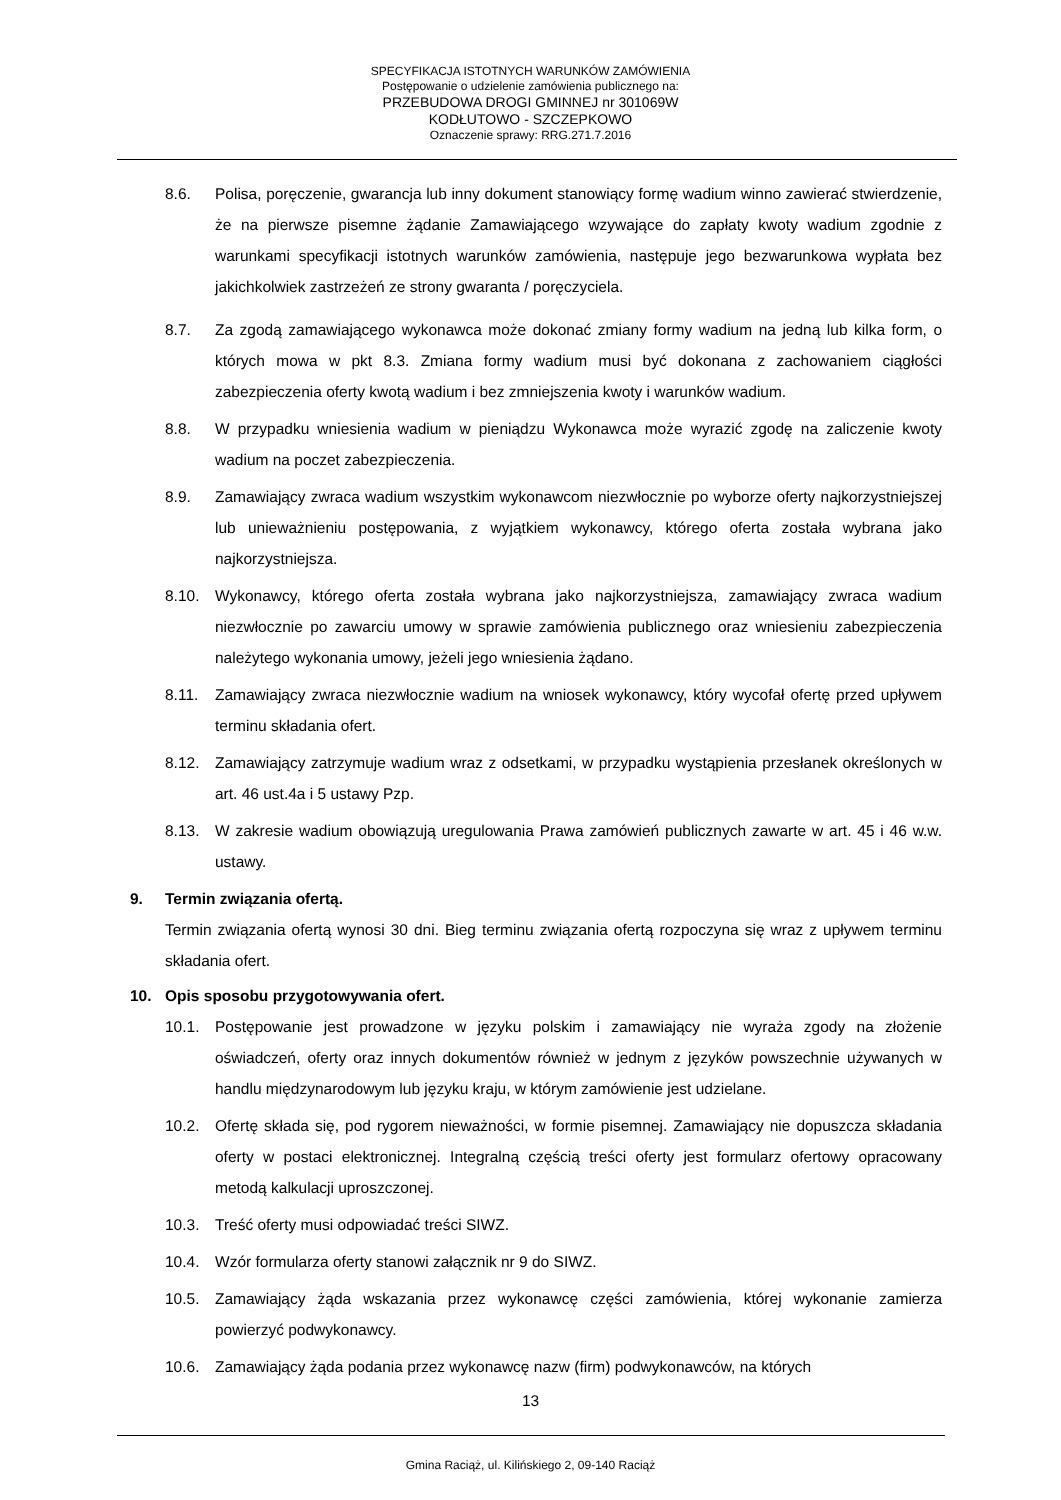SPECYFIKACJA ISTOTNYCH WARUNKÓW ZAMÓWIENIA
Postępowanie o udzielenie zamówienia publicznego na:
PRZEBUDOWA DROGI GMINNEJ nr 301069W
KODŁUTOWO - SZCZEPKOWO
Oznaczenie sprawy: RRG.271.7.2016
8.6. Polisa, poręczenie, gwarancja lub inny dokument stanowiący formę wadium winno zawierać stwierdzenie, że na pierwsze pisemne żądanie Zamawiającego wzywające do zapłaty kwoty wadium zgodnie z warunkami specyfikacji istotnych warunków zamówienia, następuje jego bezwarunkowa wypłata bez jakichkolwiek zastrzeżeń ze strony gwaranta / poręczyciela.
8.7. Za zgodą zamawiającego wykonawca może dokonać zmiany formy wadium na jedną lub kilka form, o których mowa w pkt 8.3. Zmiana formy wadium musi być dokonana z zachowaniem ciągłości zabezpieczenia oferty kwotą wadium i bez zmniejszenia kwoty i warunków wadium.
8.8. W przypadku wniesienia wadium w pieniądzu Wykonawca może wyrazić zgodę na zaliczenie kwoty wadium na poczet zabezpieczenia.
8.9. Zamawiający zwraca wadium wszystkim wykonawcom niezwłocznie po wyborze oferty najkorzystniejszej lub unieważnieniu postępowania, z wyjątkiem wykonawcy, którego oferta została wybrana jako najkorzystniejsza.
8.10. Wykonawcy, którego oferta została wybrana jako najkorzystniejsza, zamawiający zwraca wadium niezwłocznie po zawarciu umowy w sprawie zamówienia publicznego oraz wniesieniu zabezpieczenia należytego wykonania umowy, jeżeli jego wniesienia żądano.
8.11. Zamawiający zwraca niezwłocznie wadium na wniosek wykonawcy, który wycofał ofertę przed upływem terminu składania ofert.
8.12. Zamawiający zatrzymuje wadium wraz z odsetkami, w przypadku wystąpienia przesłanek określonych w art. 46 ust.4a i 5 ustawy Pzp.
8.13. W zakresie wadium obowiązują uregulowania Prawa zamówień publicznych zawarte w art. 45 i 46 w.w. ustawy.
9. Termin związania ofertą.
Termin związania ofertą wynosi 30 dni. Bieg terminu związania ofertą rozpoczyna się wraz z upływem terminu składania ofert.
10. Opis sposobu przygotowywania ofert.
10.1. Postępowanie jest prowadzone w języku polskim i zamawiający nie wyraża zgody na złożenie oświadczeń, oferty oraz innych dokumentów również w jednym z języków powszechnie używanych w handlu międzynarodowym lub języku kraju, w którym zamówienie jest udzielane.
10.2. Ofertę składa się, pod rygorem nieważności, w formie pisemnej. Zamawiający nie dopuszcza składania oferty w postaci elektronicznej. Integralną częścią treści oferty jest formularz ofertowy opracowany metodą kalkulacji uproszczonej.
10.3. Treść oferty musi odpowiadać treści SIWZ.
10.4. Wzór formularza oferty stanowi załącznik nr 9 do SIWZ.
10.5. Zamawiający żąda wskazania przez wykonawcę części zamówienia, której wykonanie zamierza powierzyć podwykonawcy.
10.6. Zamawiający żąda podania przez wykonawcę nazw (firm) podwykonawców, na których
13
Gmina Raciąż, ul. Kilińskiego 2, 09-140 Raciąż